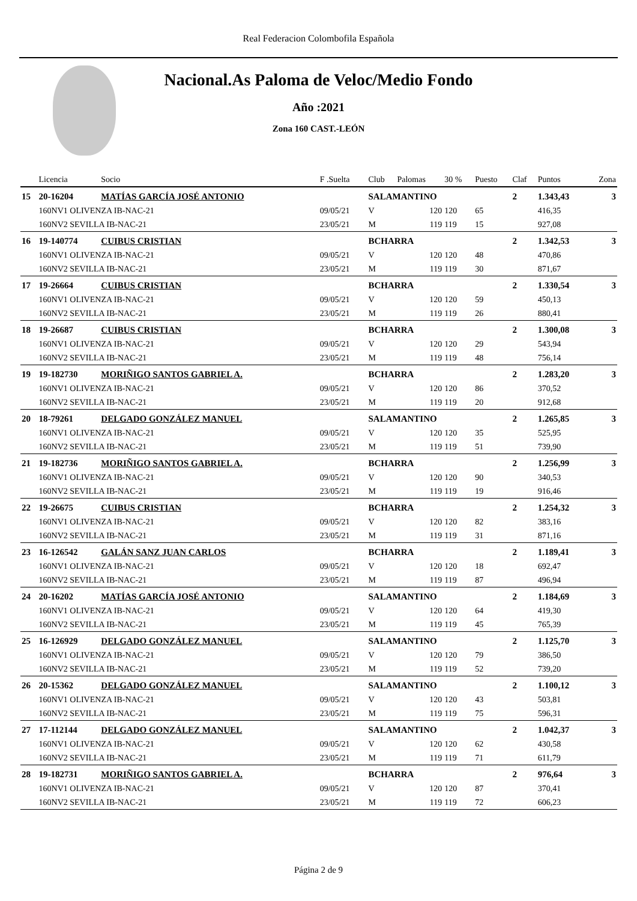Real Federacion Colombofila Española
Nacional.As Paloma de Veloc/Medio Fondo
Año :2021
Zona 160 CAST.-LEÓN
| | Licencia | Socio | F .Suelta | Club | Palomas | 30 % | Puesto | Claf | Puntos | Zona |
| --- | --- | --- | --- | --- | --- | --- | --- | --- | --- | --- |
| 15 | 20-16204 | MATÍAS GARCÍA JOSÉ ANTONIO | | SALAMANTINO | | | | 2 | 1.343,43 | 3 |
| | 160NV1 OLIVENZA IB-NAC-21 | | 09/05/21 | V | 120 | 120 | 65 | | 416,35 | |
| | 160NV2 SEVILLA IB-NAC-21 | | 23/05/21 | M | 119 | 119 | 15 | | 927,08 | |
| 16 | 19-140774 | CUIBUS CRISTIAN | | BCHARRA | | | | 2 | 1.342,53 | 3 |
| | 160NV1 OLIVENZA IB-NAC-21 | | 09/05/21 | V | 120 | 120 | 48 | | 470,86 | |
| | 160NV2 SEVILLA IB-NAC-21 | | 23/05/21 | M | 119 | 119 | 30 | | 871,67 | |
| 17 | 19-26664 | CUIBUS CRISTIAN | | BCHARRA | | | | 2 | 1.330,54 | 3 |
| | 160NV1 OLIVENZA IB-NAC-21 | | 09/05/21 | V | 120 | 120 | 59 | | 450,13 | |
| | 160NV2 SEVILLA IB-NAC-21 | | 23/05/21 | M | 119 | 119 | 26 | | 880,41 | |
| 18 | 19-26687 | CUIBUS CRISTIAN | | BCHARRA | | | | 2 | 1.300,08 | 3 |
| | 160NV1 OLIVENZA IB-NAC-21 | | 09/05/21 | V | 120 | 120 | 29 | | 543,94 | |
| | 160NV2 SEVILLA IB-NAC-21 | | 23/05/21 | M | 119 | 119 | 48 | | 756,14 | |
| 19 | 19-182730 | MORIÑIGO SANTOS GABRIEL A. | | BCHARRA | | | | 2 | 1.283,20 | 3 |
| | 160NV1 OLIVENZA IB-NAC-21 | | 09/05/21 | V | 120 | 120 | 86 | | 370,52 | |
| | 160NV2 SEVILLA IB-NAC-21 | | 23/05/21 | M | 119 | 119 | 20 | | 912,68 | |
| 20 | 18-79261 | DELGADO GONZÁLEZ MANUEL | | SALAMANTINO | | | | 2 | 1.265,85 | 3 |
| | 160NV1 OLIVENZA IB-NAC-21 | | 09/05/21 | V | 120 | 120 | 35 | | 525,95 | |
| | 160NV2 SEVILLA IB-NAC-21 | | 23/05/21 | M | 119 | 119 | 51 | | 739,90 | |
| 21 | 19-182736 | MORIÑIGO SANTOS GABRIEL A. | | BCHARRA | | | | 2 | 1.256,99 | 3 |
| | 160NV1 OLIVENZA IB-NAC-21 | | 09/05/21 | V | 120 | 120 | 90 | | 340,53 | |
| | 160NV2 SEVILLA IB-NAC-21 | | 23/05/21 | M | 119 | 119 | 19 | | 916,46 | |
| 22 | 19-26675 | CUIBUS CRISTIAN | | BCHARRA | | | | 2 | 1.254,32 | 3 |
| | 160NV1 OLIVENZA IB-NAC-21 | | 09/05/21 | V | 120 | 120 | 82 | | 383,16 | |
| | 160NV2 SEVILLA IB-NAC-21 | | 23/05/21 | M | 119 | 119 | 31 | | 871,16 | |
| 23 | 16-126542 | GALÁN SANZ JUAN CARLOS | | BCHARRA | | | | 2 | 1.189,41 | 3 |
| | 160NV1 OLIVENZA IB-NAC-21 | | 09/05/21 | V | 120 | 120 | 18 | | 692,47 | |
| | 160NV2 SEVILLA IB-NAC-21 | | 23/05/21 | M | 119 | 119 | 87 | | 496,94 | |
| 24 | 20-16202 | MATÍAS GARCÍA JOSÉ ANTONIO | | SALAMANTINO | | | | 2 | 1.184,69 | 3 |
| | 160NV1 OLIVENZA IB-NAC-21 | | 09/05/21 | V | 120 | 120 | 64 | | 419,30 | |
| | 160NV2 SEVILLA IB-NAC-21 | | 23/05/21 | M | 119 | 119 | 45 | | 765,39 | |
| 25 | 16-126929 | DELGADO GONZÁLEZ MANUEL | | SALAMANTINO | | | | 2 | 1.125,70 | 3 |
| | 160NV1 OLIVENZA IB-NAC-21 | | 09/05/21 | V | 120 | 120 | 79 | | 386,50 | |
| | 160NV2 SEVILLA IB-NAC-21 | | 23/05/21 | M | 119 | 119 | 52 | | 739,20 | |
| 26 | 20-15362 | DELGADO GONZÁLEZ MANUEL | | SALAMANTINO | | | | 2 | 1.100,12 | 3 |
| | 160NV1 OLIVENZA IB-NAC-21 | | 09/05/21 | V | 120 | 120 | 43 | | 503,81 | |
| | 160NV2 SEVILLA IB-NAC-21 | | 23/05/21 | M | 119 | 119 | 75 | | 596,31 | |
| 27 | 17-112144 | DELGADO GONZÁLEZ MANUEL | | SALAMANTINO | | | | 2 | 1.042,37 | 3 |
| | 160NV1 OLIVENZA IB-NAC-21 | | 09/05/21 | V | 120 | 120 | 62 | | 430,58 | |
| | 160NV2 SEVILLA IB-NAC-21 | | 23/05/21 | M | 119 | 119 | 71 | | 611,79 | |
| 28 | 19-182731 | MORIÑIGO SANTOS GABRIEL A. | | BCHARRA | | | | 2 | 976,64 | 3 |
| | 160NV1 OLIVENZA IB-NAC-21 | | 09/05/21 | V | 120 | 120 | 87 | | 370,41 | |
| | 160NV2 SEVILLA IB-NAC-21 | | 23/05/21 | M | 119 | 119 | 72 | | 606,23 | |
Página 2 de 9